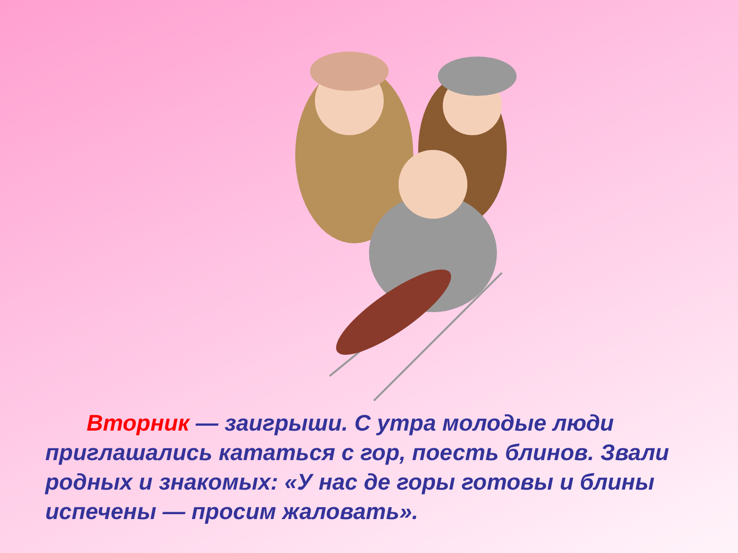Вторник — заигрыши. С утра молодые люди приглашались кататься с гор, поесть блинов. Звали родных и знакомых: «У нас де горы готовы и блины испечены — просим жаловать».